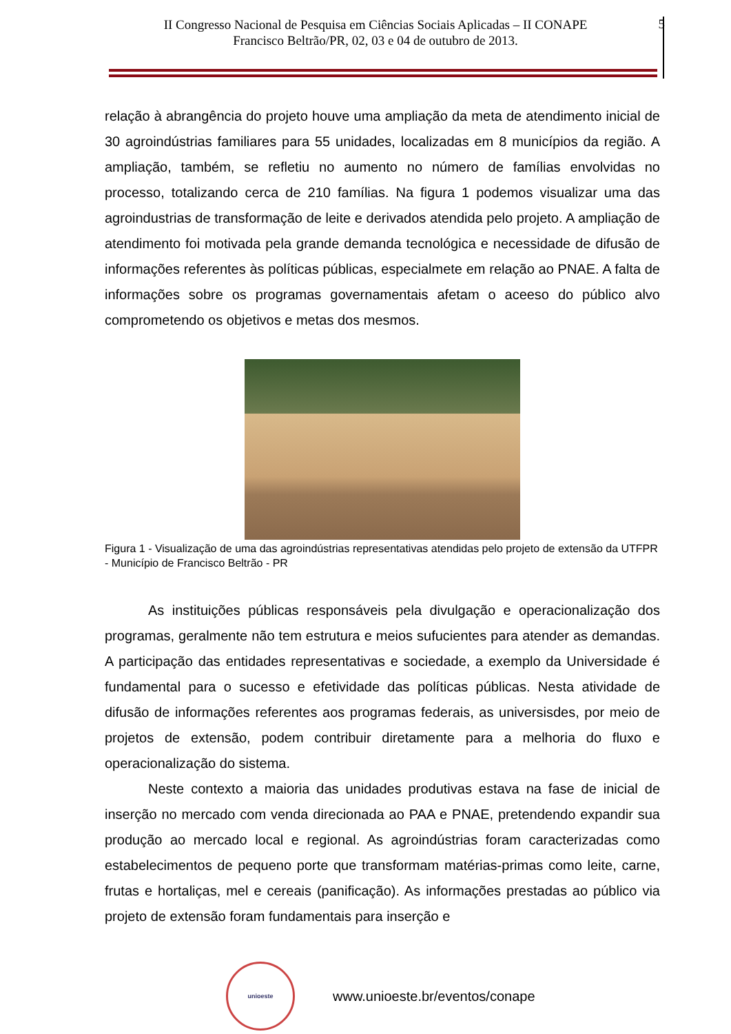II Congresso Nacional de Pesquisa em Ciências Sociais Aplicadas – II CONAPE
Francisco Beltrão/PR, 02, 03 e 04 de outubro de 2013.
5
relação à abrangência do projeto houve uma ampliação da meta de atendimento inicial de 30 agroindústrias familiares para 55 unidades, localizadas em 8 municípios da região. A ampliação, também, se refletiu no aumento no número de famílias envolvidas no processo, totalizando cerca de 210 famílias. Na figura 1 podemos visualizar uma das agroindustrias de transformação de leite e derivados atendida pelo projeto. A ampliação de atendimento foi motivada pela grande demanda tecnológica e necessidade de difusão de informações referentes às políticas públicas, especialmete em relação ao PNAE. A falta de informações sobre os programas governamentais afetam o aceeso do público alvo comprometendo os objetivos e metas dos mesmos.
Figura 1 - Visualização de uma das agroindústrias representativas atendidas pelo projeto de extensão da UTFPR - Município de Francisco Beltrão - PR
As instituições públicas responsáveis pela divulgação e operacionalização dos programas, geralmente não tem estrutura e meios sufucientes para atender as demandas. A participação das entidades representativas e sociedade, a exemplo da Universidade é fundamental para o sucesso e efetividade das políticas públicas. Nesta atividade de difusão de informações referentes aos programas federais, as universisdes, por meio de projetos de extensão, podem contribuir diretamente para a melhoria do fluxo e operacionalização do sistema.
Neste contexto a maioria das unidades produtivas estava na fase de inicial de inserção no mercado com venda direcionada ao PAA e PNAE, pretendendo expandir sua produção ao mercado local e regional. As agroindústrias foram caracterizadas como estabelecimentos de pequeno porte que transformam matérias-primas como leite, carne, frutas e hortaliças, mel e cereais (panificação). As informações prestadas ao público via projeto de extensão foram fundamentais para inserção e
unioeste
www.unioeste.br/eventos/conape